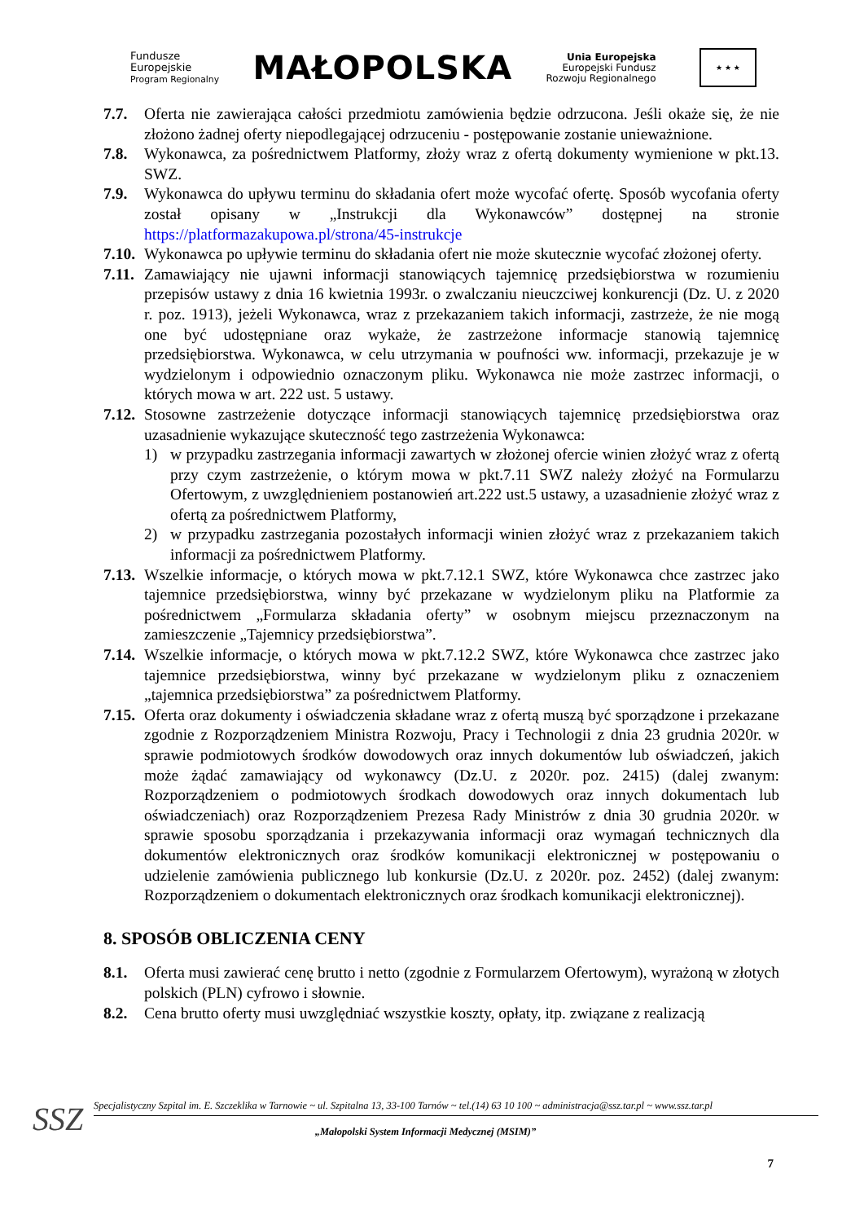Fundusze
Europejskie
Program Regionalny
MAŁOPOLSKA
Unia Europejska
Europejski Fundusz
Rozwoju Regionalnego
★ ★ ★
7.7. Oferta nie zawierająca całości przedmiotu zamówienia będzie odrzucona. Jeśli okaże się, że nie złożono żadnej oferty niepodlegającej odrzuceniu - postępowanie zostanie unieważnione.
7.8. Wykonawca, za pośrednictwem Platformy, złoży wraz z ofertą dokumenty wymienione w pkt.13. SWZ.
7.9. Wykonawca do upływu terminu do składania ofert może wycofać ofertę. Sposób wycofania oferty został opisany w „Instrukcji dla Wykonawców” dostępnej na stronie https://platformazakupowa.pl/strona/45-instrukcje
7.10.
Wykonawca po upływie terminu do składania ofert nie może skutecznie wycofać złożonej oferty.
7.11.
Zamawiający nie ujawni informacji stanowiących tajemnicę przedsiębiorstwa w rozumieniu przepisów ustawy z dnia 16 kwietnia 1993r. o zwalczaniu nieuczciwej konkurencji (Dz. U. z 2020 r. poz. 1913), jeżeli Wykonawca, wraz z przekazaniem takich informacji, zastrzeże, że nie mogą one być udostępniane oraz wykaże, że zastrzeżone informacje stanowią tajemnicę przedsiębiorstwa. Wykonawca, w celu utrzymania w poufności ww. informacji, przekazuje je w wydzielonym i odpowiednio oznaczonym pliku. Wykonawca nie może zastrzec informacji, o których mowa w art. 222 ust. 5 ustawy.
7.12.
Stosowne zastrzeżenie dotyczące informacji stanowiących tajemnicę przedsiębiorstwa oraz uzasadnienie wykazujące skuteczność tego zastrzeżenia Wykonawca:
1) w przypadku zastrzegania informacji zawartych w złożonej ofercie winien złożyć wraz z ofertą przy czym zastrzeżenie, o którym mowa w pkt.7.11 SWZ należy złożyć na Formularzu Ofertowym, z uwzględnieniem postanowień art.222 ust.5 ustawy, a uzasadnienie złożyć wraz z ofertą za pośrednictwem Platformy,
2) w przypadku zastrzegania pozostałych informacji winien złożyć wraz z przekazaniem takich informacji za pośrednictwem Platformy.
7.13.
Wszelkie informacje, o których mowa w pkt.7.12.1 SWZ, które Wykonawca chce zastrzec jako tajemnice przedsiębiorstwa, winny być przekazane w wydzielonym pliku na Platformie za pośrednictwem „Formularza składania oferty” w osobnym miejscu przeznaczonym na zamieszczenie „Tajemnicy przedsiębiorstwa”.
7.14.
Wszelkie informacje, o których mowa w pkt.7.12.2 SWZ, które Wykonawca chce zastrzec jako tajemnice przedsiębiorstwa, winny być przekazane w wydzielonym pliku z oznaczeniem „tajemnica przedsiębiorstwa” za pośrednictwem Platformy.
7.15.
Oferta oraz dokumenty i oświadczenia składane wraz z ofertą muszą być sporządzone i przekazane zgodnie z Rozporządzeniem Ministra Rozwoju, Pracy i Technologii z dnia 23 grudnia 2020r. w sprawie podmiotowych środków dowodowych oraz innych dokumentów lub oświadczeń, jakich może żądać zamawiający od wykonawcy (Dz.U. z 2020r. poz. 2415) (dalej zwanym: Rozporządzeniem o podmiotowych środkach dowodowych oraz innych dokumentach lub oświadczeniach) oraz Rozporządzeniem Prezesa Rady Ministrów z dnia 30 grudnia 2020r. w sprawie sposobu sporządzania i przekazywania informacji oraz wymagań technicznych dla dokumentów elektronicznych oraz środków komunikacji elektronicznej w postępowaniu o udzielenie zamówienia publicznego lub konkursie (Dz.U. z 2020r. poz. 2452) (dalej zwanym: Rozporządzeniem o dokumentach elektronicznych oraz środkach komunikacji elektronicznej).
8. SPOSÓB OBLICZENIA CENY
8.1. Oferta musi zawierać cenę brutto i netto (zgodnie z Formularzem Ofertowym), wyrażoną w złotych polskich (PLN) cyfrowo i słownie.
8.2. Cena brutto oferty musi uwzględniać wszystkie koszty, opłaty, itp. związane z realizacją
SSZ
Specjalistyczny Szpital im. E. Szczeklika w Tarnowie ~ ul. Szpitalna 13, 33-100 Tarnów ~ tel.(14) 63 10 100 ~ administracja@ssz.tar.pl ~ www.ssz.tar.pl
„Małopolski System Informacji Medycznej (MSIM)”
7